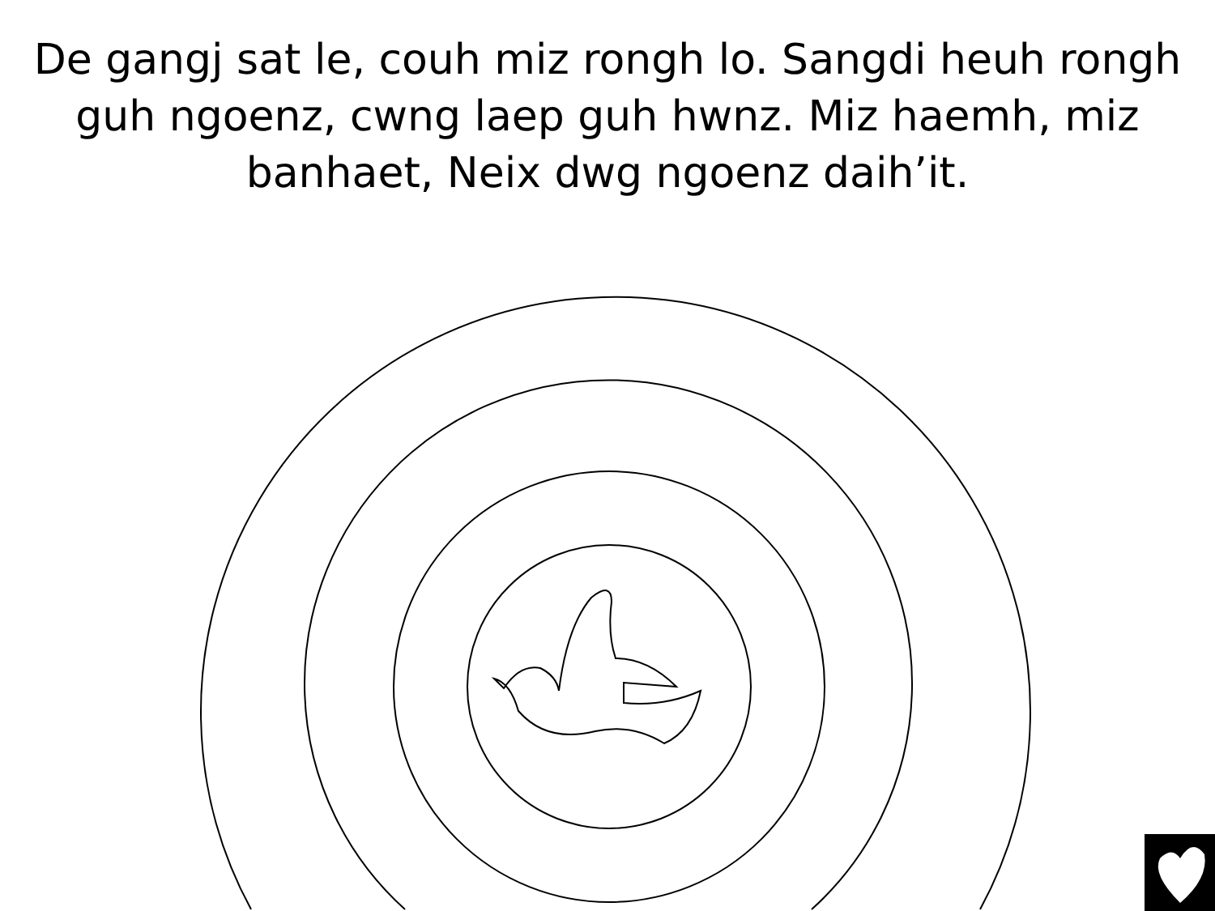De gangj sat le, couh miz rongh lo. Sangdi heuh rongh guh ngoenz, cwng laep guh hwnz. Miz haemh, miz banhaet, Neix dwg ngoenz daih’it.